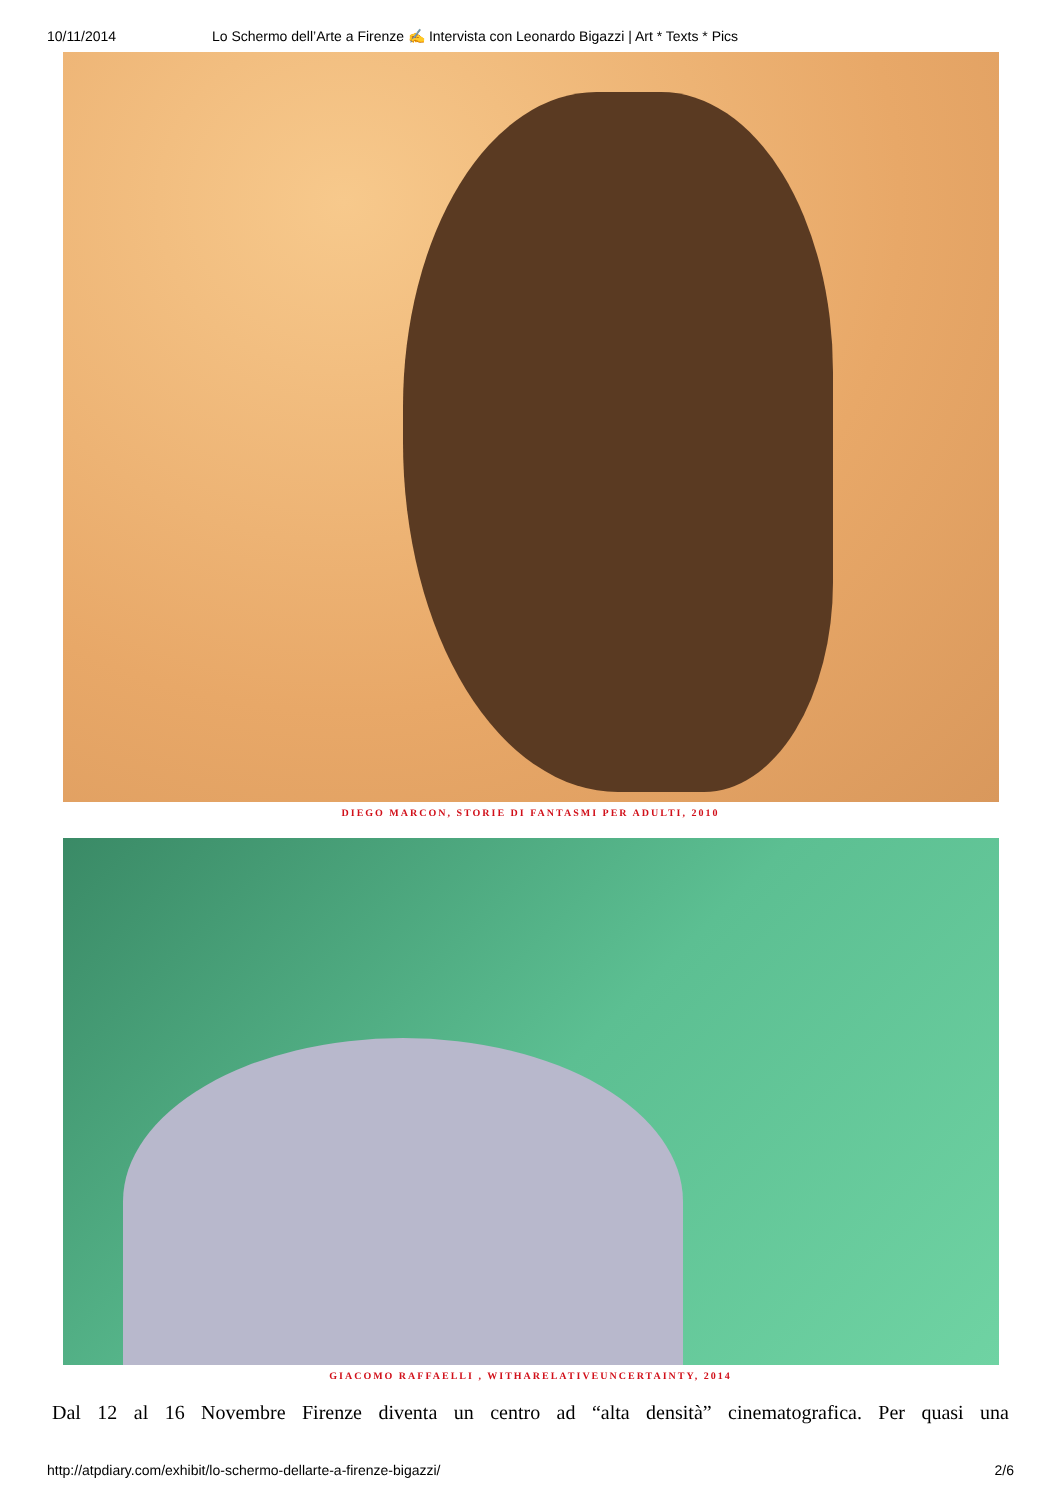10/11/2014 Lo Schermo dell’Arte a Firenze ✍ Intervista con Leonardo Bigazzi | Art * Texts * Pics
DIEGO MARCON, STORIE DI FANTASMI PER ADULTI, 2010
GIACOMO RAFFAELLI , WITHARELATIVEUNCERTAINTY, 2014
Dal 12 al 16 Novembre Firenze diventa un centro ad “alta densità” cinematografica. Per quasi una
http://atpdiary.com/exhibit/lo-schermo-dellarte-a-firenze-bigazzi/ 2/6